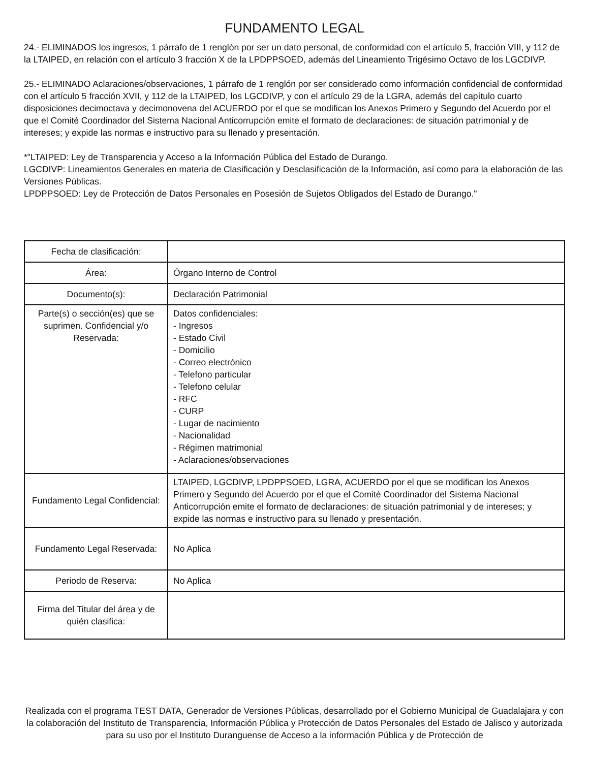FUNDAMENTO LEGAL
24.- ELIMINADOS los ingresos, 1 párrafo de 1 renglón por ser un dato personal, de conformidad con el artículo 5, fracción VIII, y 112 de la LTAIPED, en relación con el artículo 3 fracción X de la LPDPPSOED, además del Lineamiento Trigésimo Octavo de los LGCDIVP.
25.- ELIMINADO Aclaraciones/observaciones, 1 párrafo de 1 renglón por ser considerado como información confidencial de conformidad con el artículo 5 fracción XVII, y 112 de la LTAIPED, los LGCDIVP, y con el artículo 29 de la LGRA, además del capítulo cuarto disposiciones decimoctava y decimonovena del ACUERDO por el que se modifican los Anexos Primero y Segundo del Acuerdo por el que el Comité Coordinador del Sistema Nacional Anticorrupción emite el formato de declaraciones: de situación patrimonial y de intereses; y expide las normas e instructivo para su llenado y presentación.
*"LTAIPED: Ley de Transparencia y Acceso a la Información Pública del Estado de Durango.
LGCDIVP: Lineamientos Generales en materia de Clasificación y Desclasificación de la Información, así como para la elaboración de las Versiones Públicas.
LPDPPSOED: Ley de Protección de Datos Personales en Posesión de Sujetos Obligados del Estado de Durango."
| Fecha de clasificación: | |
| Área: | Órgano Interno de Control |
| Documento(s): | Declaración Patrimonial |
| Parte(s) o sección(es) que se suprimen. Confidencial y/o Reservada: | Datos confidenciales: - Ingresos - Estado Civil - Domicilio - Correo electrónico - Telefono particular - Telefono celular - RFC - CURP - Lugar de nacimiento - Nacionalidad - Régimen matrimonial - Aclaraciones/observaciones |
| Fundamento Legal Confidencial: | LTAIPED, LGCDIVP, LPDPPSOED, LGRA, ACUERDO por el que se modifican los Anexos Primero y Segundo del Acuerdo por el que el Comité Coordinador del Sistema Nacional Anticorrupción emite el formato de declaraciones: de situación patrimonial y de intereses; y expide las normas e instructivo para su llenado y presentación. |
| Fundamento Legal Reservada: | No Aplica |
| Periodo de Reserva: | No Aplica |
| Firma del Titular del área y de quién clasifica: | |
Realizada con el programa TEST DATA, Generador de Versiones Públicas, desarrollado por el Gobierno Municipal de Guadalajara y con la colaboración del Instituto de Transparencia, Información Pública y Protección de Datos Personales del Estado de Jalisco y autorizada para su uso por el Instituto Duranguense de Acceso a la información Pública y de Protección de